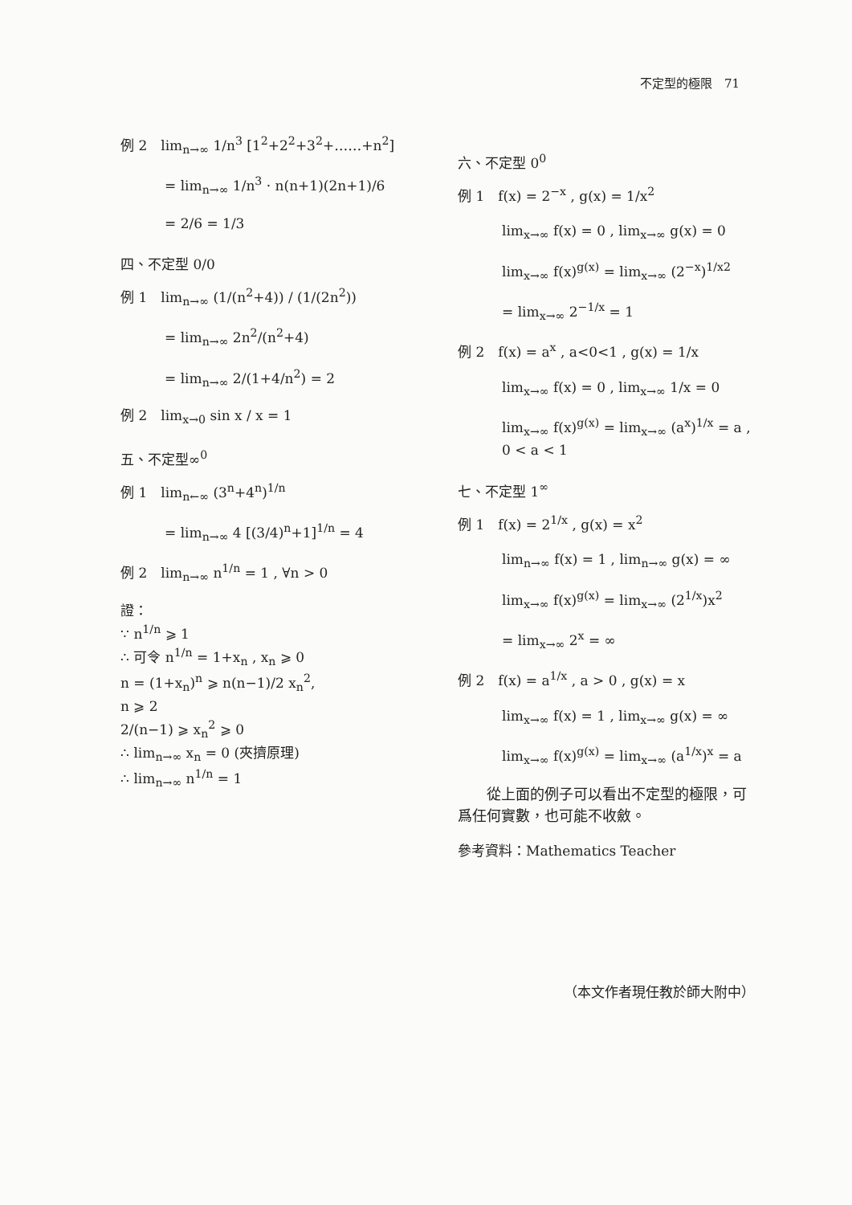不定型的極限　71
例 2　lim<sub>n→∞</sub> 1/n<sup>3</sup> [1<sup>2</sup>+2<sup>2</sup>+3<sup>2</sup>+……+n<sup>2</sup>]
= lim<sub>n→∞</sub> 1/n<sup>3</sup> · n(n+1)(2n+1)/6
= 2/6 = 1/3
四、不定型 0/0
例 1　lim<sub>n→∞</sub> (1/(n<sup>2</sup>+4)) / (1/(2n<sup>2</sup>))
= lim<sub>n→∞</sub> 2n<sup>2</sup>/(n<sup>2</sup>+4)
= lim<sub>n→∞</sub> 2/(1+4/n<sup>2</sup>) = 2
例 2　lim<sub>x→0</sub> sin x / x = 1
五、不定型∞<sup>0</sup>
例 1　lim<sub>n←∞</sub> (3<sup>n</sup>+4<sup>n</sup>)<sup>1/n</sup>
= lim<sub>n→∞</sub> 4 [(3/4)<sup>n</sup>+1]<sup>1/n</sup> = 4
例 2　lim<sub>n→∞</sub> n<sup>1/n</sup> = 1 , ∀n > 0
證：
∵ n<sup>1/n</sup> ⩾ 1
∴ 可令 n<sup>1/n</sup> = 1+x<sub>n</sub> , x<sub>n</sub> ⩾ 0
n = (1+x<sub>n</sub>)<sup>n</sup> ⩾ n(n−1)/2 x<sub>n</sub><sup>2</sup>,
n ⩾ 2
2/(n−1) ⩾ x<sub>n</sub><sup>2</sup> ⩾ 0
∴ lim<sub>n→∞</sub> x<sub>n</sub> = 0 (夾擠原理)
∴ lim<sub>n→∞</sub> n<sup>1/n</sup> = 1
六、不定型 0<sup>0</sup>
例 1　f(x) = 2<sup>−x</sup> , g(x) = 1/x<sup>2</sup>
lim<sub>x→∞</sub> f(x) = 0 , lim<sub>x→∞</sub> g(x) = 0
lim<sub>x→∞</sub> f(x)<sup>g(x)</sup> = lim<sub>x→∞</sub> (2<sup>−x</sup>)<sup>1/x2</sup>
= lim<sub>x→∞</sub> 2<sup>−1/x</sup> = 1
例 2　f(x) = a<sup>x</sup> , a<0<1 , g(x) = 1/x
lim<sub>x→∞</sub> f(x) = 0 , lim<sub>x→∞</sub> 1/x = 0
lim<sub>x→∞</sub> f(x)<sup>g(x)</sup> = lim<sub>x→∞</sub> (a<sup>x</sup>)<sup>1/x</sup> = a ,
0 < a < 1
七、不定型 1<sup>∞</sup>
例 1　f(x) = 2<sup>1/x</sup> , g(x) = x<sup>2</sup>
lim<sub>n→∞</sub> f(x) = 1 , lim<sub>n→∞</sub> g(x) = ∞
lim<sub>x→∞</sub> f(x)<sup>g(x)</sup> = lim<sub>x→∞</sub> (2<sup>1/x</sup>)x<sup>2</sup>
= lim<sub>x→∞</sub> 2<sup>x</sup> = ∞
例 2　f(x) = a<sup>1/x</sup> , a > 0 , g(x) = x
lim<sub>x→∞</sub> f(x) = 1 , lim<sub>x→∞</sub> g(x) = ∞
lim<sub>x→∞</sub> f(x)<sup>g(x)</sup> = lim<sub>x→∞</sub> (a<sup>1/x</sup>)<sup>x</sup> = a
　　從上面的例子可以看出不定型的極限，可爲任何實數，也可能不收斂。
參考資料：Mathematics Teacher
（本文作者現任教於師大附中）